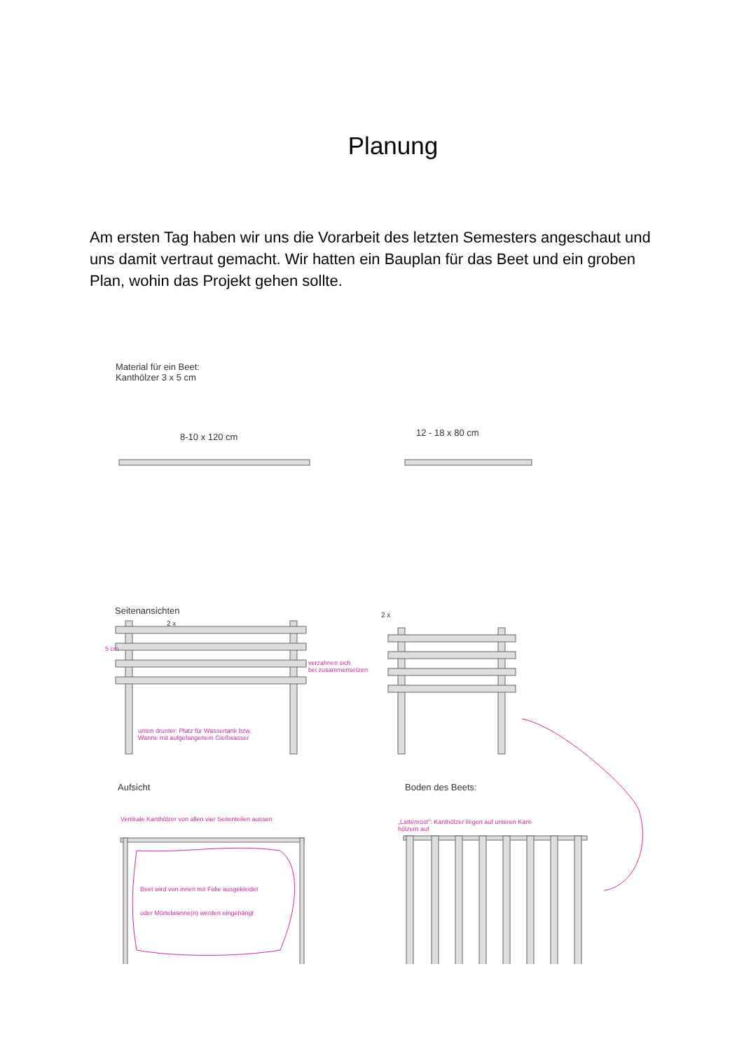Planung
Am ersten Tag haben wir uns die Vorarbeit des letzten Semesters angeschaut und uns damit vertraut gemacht. Wir hatten ein Bauplan für das Beet und ein groben Plan, wohin das Projekt gehen sollte.
Material für ein Beet:
Kanthölzer 3 x 5 cm
8-10 x 120 cm 12 - 18 x 80 cm
Seitenansichten
2 x
2 x
5 cm
verzahnen sich
bei zusammensetzen
unten drunter: Platz für Wassertank bzw.
Wanne mit aufgefangenem Gießwasser
Aufsicht Boden des Beets:
Vertikale Kanthölzer von allen vier Seitenteilen aussen
„Lattenrost": Kanthölzer liegen auf unteren Kant-
hölzern auf
Beet wird von innen mit Folie ausgekleidet
oder Mörtelwanne(n) werden eingehängt